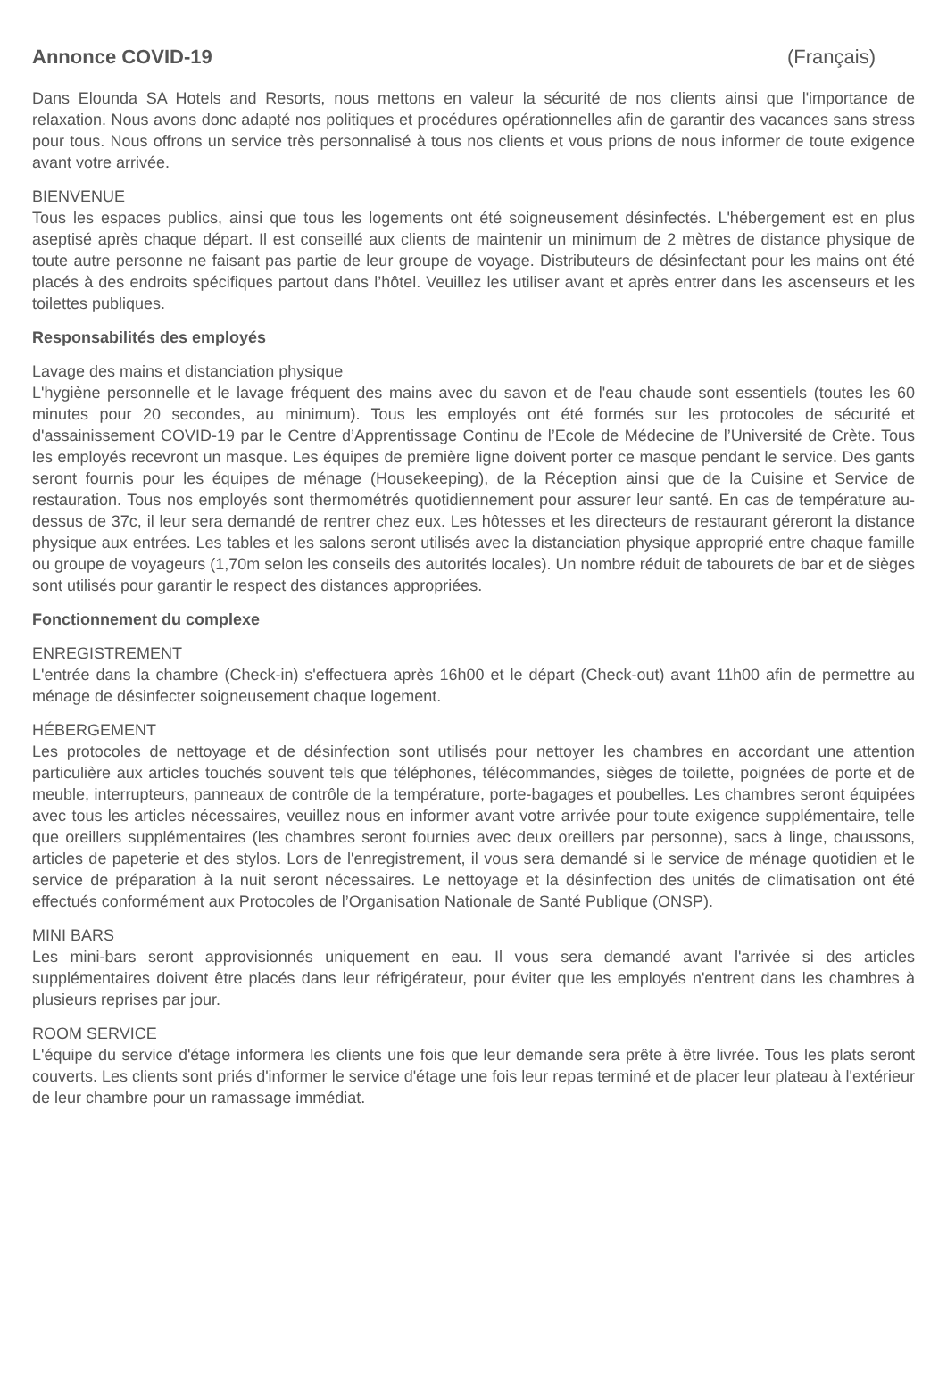Annonce COVID-19 (Français)
Dans Elounda SA Hotels and Resorts, nous mettons en valeur la sécurité de nos clients ainsi que l'importance de relaxation. Nous avons donc adapté nos politiques et procédures opérationnelles afin de garantir des vacances sans stress pour tous. Nous offrons un service très personnalisé à tous nos clients et vous prions de nous informer de toute exigence avant votre arrivée.
BIENVENUE
Tous les espaces publics, ainsi que tous les logements ont été soigneusement désinfectés. L'hébergement est en plus aseptisé après chaque départ. Il est conseillé aux clients de maintenir un minimum de 2 mètres de distance physique de toute autre personne ne faisant pas partie de leur groupe de voyage. Distributeurs de désinfectant pour les mains ont été placés à des endroits spécifiques partout dans l’hôtel. Veuillez les utiliser avant et après entrer dans les ascenseurs et les toilettes publiques.
Responsabilités des employés
Lavage des mains et distanciation physique
L'hygiène personnelle et le lavage fréquent des mains avec du savon et de l'eau chaude sont essentiels (toutes les 60 minutes pour 20 secondes, au minimum). Tous les employés ont été formés sur les protocoles de sécurité et d'assainissement COVID-19 par le Centre d’Apprentissage Continu de l’Ecole de Médecine de l’Université de Crète. Tous les employés recevront un masque. Les équipes de première ligne doivent porter ce masque pendant le service. Des gants seront fournis pour les équipes de ménage (Housekeeping), de la Réception ainsi que de la Cuisine et Service de restauration. Tous nos employés sont thermométrés quotidiennement pour assurer leur santé. En cas de température au-dessus de 37c, il leur sera demandé de rentrer chez eux. Les hôtesses et les directeurs de restaurant géreront la distance physique aux entrées. Les tables et les salons seront utilisés avec la distanciation physique approprié entre chaque famille ou groupe de voyageurs (1,70m selon les conseils des autorités locales). Un nombre réduit de tabourets de bar et de sièges sont utilisés pour garantir le respect des distances appropriées.
Fonctionnement du complexe
ENREGISTREMENT
L'entrée dans la chambre (Check-in) s'effectuera après 16h00 et le départ (Check-out) avant 11h00 afin de permettre au ménage de désinfecter soigneusement chaque logement.
HÉBERGEMENT
Les protocoles de nettoyage et de désinfection sont utilisés pour nettoyer les chambres en accordant une attention particulière aux articles touchés souvent tels que téléphones, télécommandes, sièges de toilette, poignées de porte et de meuble, interrupteurs, panneaux de contrôle de la température, porte-bagages et poubelles. Les chambres seront équipées avec tous les articles nécessaires, veuillez nous en informer avant votre arrivée pour toute exigence supplémentaire, telle que oreillers supplémentaires (les chambres seront fournies avec deux oreillers par personne), sacs à linge, chaussons, articles de papeterie et des stylos. Lors de l'enregistrement, il vous sera demandé si le service de ménage quotidien et le service de préparation à la nuit seront nécessaires. Le nettoyage et la désinfection des unités de climatisation ont été effectués conformément aux Protocoles de l’Organisation Nationale de Santé Publique (ONSP).
MINI BARS
Les mini-bars seront approvisionnés uniquement en eau. Il vous sera demandé avant l'arrivée si des articles supplémentaires doivent être placés dans leur réfrigérateur, pour éviter que les employés n'entrent dans les chambres à plusieurs reprises par jour.
ROOM SERVICE
L'équipe du service d'étage informera les clients une fois que leur demande sera prête à être livrée. Tous les plats seront couverts. Les clients sont priés d'informer le service d'étage une fois leur repas terminé et de placer leur plateau à l'extérieur de leur chambre pour un ramassage immédiat.